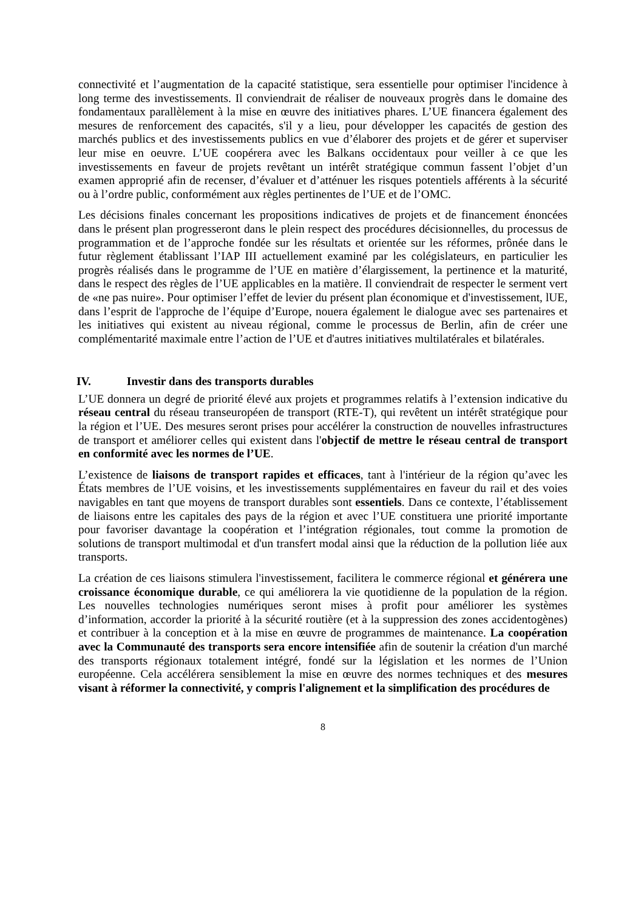connectivité et l’augmentation de la capacité statistique, sera essentielle pour optimiser l'incidence à long terme des investissements. Il conviendrait de réaliser de nouveaux progrès dans le domaine des fondamentaux parallèlement à la mise en œuvre des initiatives phares. L’UE financera également des mesures de renforcement des capacités, s'il y a lieu, pour développer les capacités de gestion des marchés publics et des investissements publics en vue d’élaborer des projets et de gérer et superviser leur mise en oeuvre. L’UE coopérera avec les Balkans occidentaux pour veiller à ce que les investissements en faveur de projets revêtant un intérêt stratégique commun fassent l’objet d’un examen approprié afin de recenser, d’évaluer et d’atténuer les risques potentiels afférents à la sécurité ou à l’ordre public, conformément aux règles pertinentes de l’UE et de l’OMC.
Les décisions finales concernant les propositions indicatives de projets et de financement énoncées dans le présent plan progresseront dans le plein respect des procédures décisionnelles, du processus de programmation et de l’approche fondée sur les résultats et orientée sur les réformes, prônée dans le futur règlement établissant l’IAP III actuellement examiné par les colégislateurs, en particulier les progrès réalisés dans le programme de l’UE en matière d’élargissement, la pertinence et la maturité, dans le respect des règles de l’UE applicables en la matière. Il conviendrait de respecter le serment vert de «ne pas nuire». Pour optimiser l’effet de levier du présent plan économique et d'investissement, lUE, dans l’esprit de l'approche de l’équipe d’Europe, nouera également le dialogue avec ses partenaires et les initiatives qui existent au niveau régional, comme le processus de Berlin, afin de créer une complémentarité maximale entre l’action de l’UE et d'autres initiatives multilatérales et bilatérales.
IV. Investir dans des transports durables
L’UE donnera un degré de priorité élevé aux projets et programmes relatifs à l’extension indicative du réseau central du réseau transeuropéen de transport (RTE-T), qui revêtent un intérêt stratégique pour la région et l’UE. Des mesures seront prises pour accélérer la construction de nouvelles infrastructures de transport et améliorer celles qui existent dans l'objectif de mettre le réseau central de transport en conformité avec les normes de l’UE.
L’existence de liaisons de transport rapides et efficaces, tant à l'intérieur de la région qu’avec les États membres de l’UE voisins, et les investissements supplémentaires en faveur du rail et des voies navigables en tant que moyens de transport durables sont essentiels. Dans ce contexte, l’établissement de liaisons entre les capitales des pays de la région et avec l’UE constituera une priorité importante pour favoriser davantage la coopération et l’intégration régionales, tout comme la promotion de solutions de transport multimodal et d'un transfert modal ainsi que la réduction de la pollution liée aux transports.
La création de ces liaisons stimulera l'investissement, facilitera le commerce régional et générera une croissance économique durable, ce qui améliorera la vie quotidienne de la population de la région. Les nouvelles technologies numériques seront mises à profit pour améliorer les systèmes d’information, accorder la priorité à la sécurité routière (et à la suppression des zones accidentogènes) et contribuer à la conception et à la mise en œuvre de programmes de maintenance. La coopération avec la Communauté des transports sera encore intensifiée afin de soutenir la création d'un marché des transports régionaux totalement intégré, fondé sur la législation et les normes de l’Union européenne. Cela accélérera sensiblement la mise en œuvre des normes techniques et des mesures visant à réformer la connectivité, y compris l'alignement et la simplification des procédures de
8